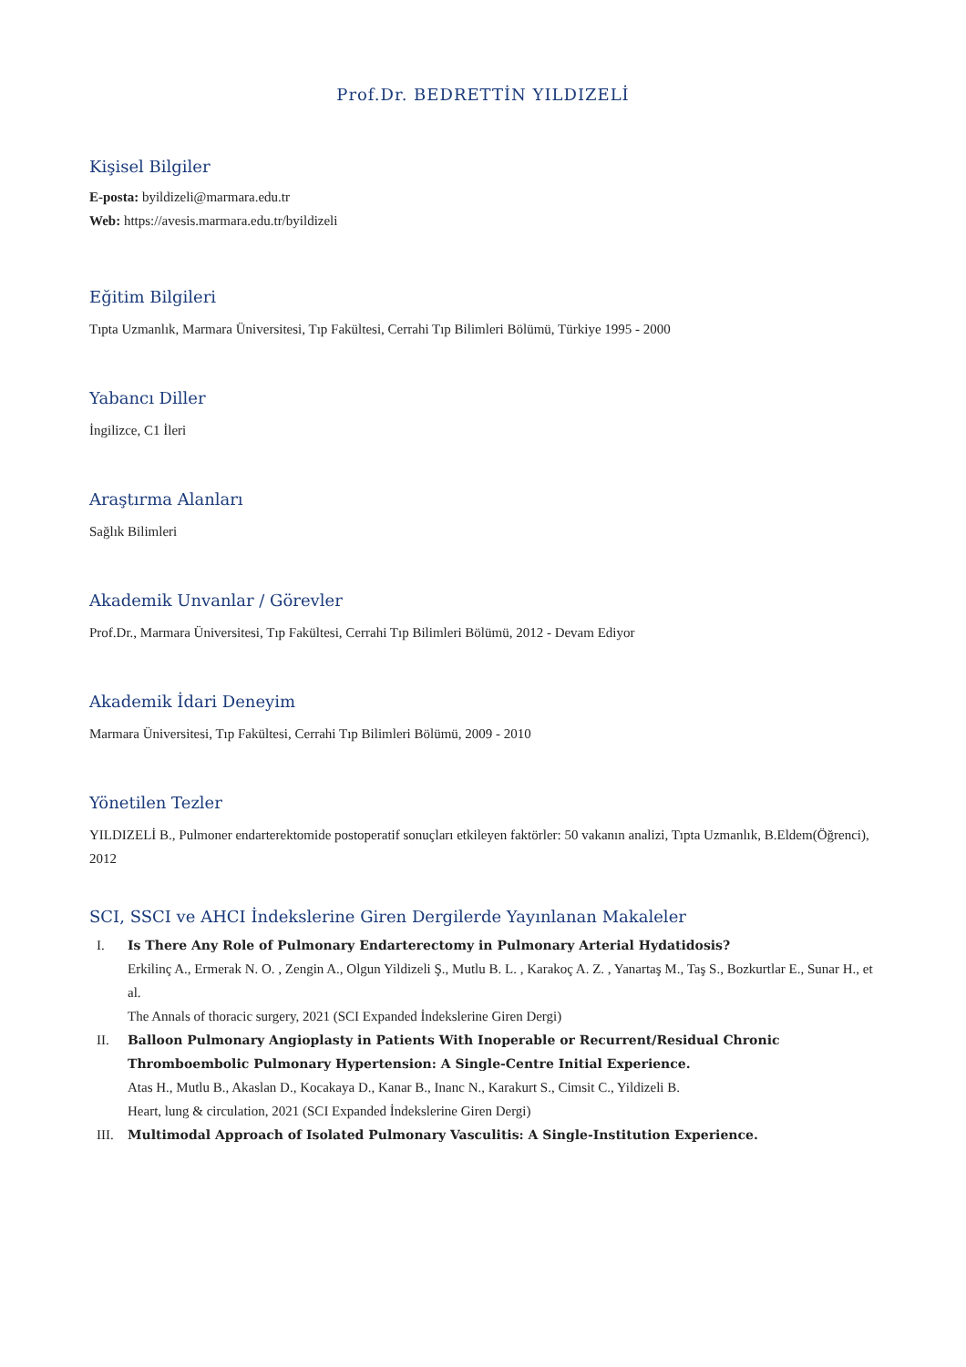Prof.Dr. BEDRETTİN YILDIZELİ
Kişisel Bilgiler
E-posta: byildizeli@marmara.edu.tr
Web: https://avesis.marmara.edu.tr/byildizeli
Eğitim Bilgileri
Tıpta Uzmanlık, Marmara Üniversitesi, Tıp Fakültesi, Cerrahi Tıp Bilimleri Bölümü, Türkiye 1995 - 2000
Yabancı Diller
İngilizce, C1 İleri
Araştırma Alanları
Sağlık Bilimleri
Akademik Unvanlar / Görevler
Prof.Dr., Marmara Üniversitesi, Tıp Fakültesi, Cerrahi Tıp Bilimleri Bölümü, 2012 - Devam Ediyor
Akademik İdari Deneyim
Marmara Üniversitesi, Tıp Fakültesi, Cerrahi Tıp Bilimleri Bölümü, 2009 - 2010
Yönetilen Tezler
YILDIZELİ B., Pulmoner endarterektomide postoperatif sonuçları etkileyen faktörler: 50 vakanın analizi, Tıpta Uzmanlık, B.Eldem(Öğrenci), 2012
SCI, SSCI ve AHCI İndekslerine Giren Dergilerde Yayınlanan Makaleler
I. Is There Any Role of Pulmonary Endarterectomy in Pulmonary Arterial Hydatidosis?
Erkilinç A., Ermerak N. O. , Zengin A., Olgun Yildizeli Ş., Mutlu B. L. , Karakoç A. Z. , Yanartaş M., Taş S., Bozkurtlar E., Sunar H., et al.
The Annals of thoracic surgery, 2021 (SCI Expanded İndekslerine Giren Dergi)
II. Balloon Pulmonary Angioplasty in Patients With Inoperable or Recurrent/Residual Chronic Thromboembolic Pulmonary Hypertension: A Single-Centre Initial Experience.
Atas H., Mutlu B., Akaslan D., Kocakaya D., Kanar B., Inanc N., Karakurt S., Cimsit C., Yildizeli B.
Heart, lung & circulation, 2021 (SCI Expanded İndekslerine Giren Dergi)
III. Multimodal Approach of Isolated Pulmonary Vasculitis: A Single-Institution Experience.